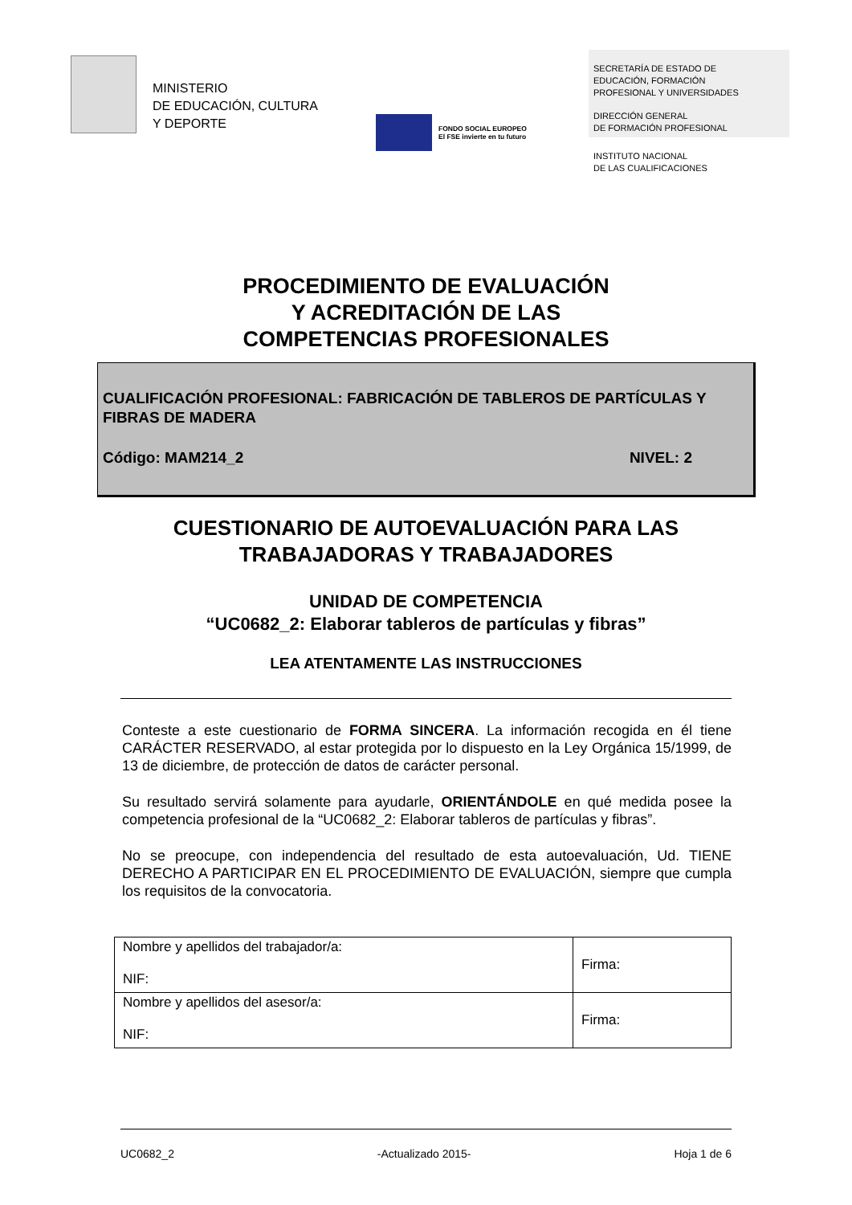MINISTERIO
DE EDUCACIÓN, CULTURA
Y DEPORTE
FONDO SOCIAL EUROPEO
El FSE invierte en tu futuro
SECRETARÍA DE ESTADO DE
EDUCACIÓN, FORMACIÓN
PROFESIONAL Y UNIVERSIDADES
DIRECCIÓN GENERAL
DE FORMACIÓN PROFESIONAL
INSTITUTO NACIONAL
DE LAS CUALIFICACIONES
PROCEDIMIENTO DE EVALUACIÓN
Y ACREDITACIÓN DE LAS
COMPETENCIAS PROFESIONALES
CUALIFICACIÓN PROFESIONAL: FABRICACIÓN DE TABLEROS DE PARTÍCULAS Y FIBRAS DE MADERA
Código: MAM214_2 NIVEL: 2
CUESTIONARIO DE AUTOEVALUACIÓN PARA LAS
TRABAJADORAS Y TRABAJADORES
UNIDAD DE COMPETENCIA
“UC0682_2: Elaborar tableros de partículas y fibras”
LEA ATENTAMENTE LAS INSTRUCCIONES
Conteste a este cuestionario de FORMA SINCERA. La información recogida en él tiene CARÁCTER RESERVADO, al estar protegida por lo dispuesto en la Ley Orgánica 15/1999, de 13 de diciembre, de protección de datos de carácter personal.
Su resultado servirá solamente para ayudarle, ORIENTÁNDOLE en qué medida posee la competencia profesional de la “UC0682_2: Elaborar tableros de partículas y fibras”.
No se preocupe, con independencia del resultado de esta autoevaluación, Ud. TIENE DERECHO A PARTICIPAR EN EL PROCEDIMIENTO DE EVALUACIÓN, siempre que cumpla los requisitos de la convocatoria.
| Nombre y apellidos del trabajador/a: NIF: | Firma: |
| Nombre y apellidos del asesor/a: NIF: | Firma: |
UC0682_2 -Actualizado 2015- Hoja 1 de 6